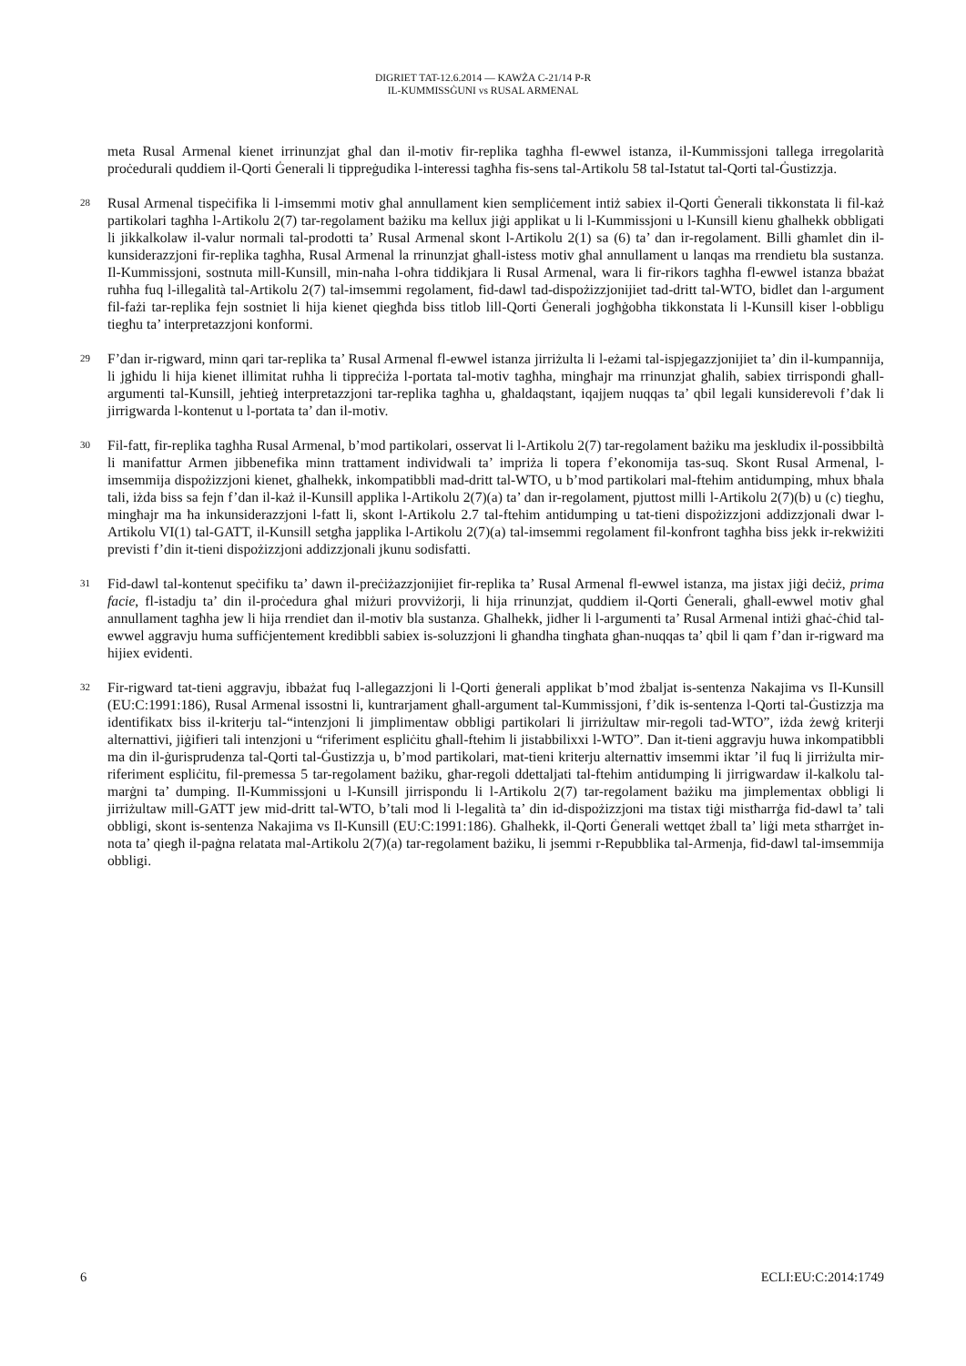DIGRIET TAT-12.6.2014 — KAWŻA C-21/14 P-R
IL-KUMMISSĠUNI vs RUSAL ARMENAL
meta Rusal Armenal kienet irrinunzjat għal dan il-motiv fir-replika tagħha fl-ewwel istanza, il-Kummissjoni tallega irregolarità proċedurali quddiem il-Qorti Ġenerali li tippreġudika l-interessi tagħha fis-sens tal-Artikolu 58 tal-Istatut tal-Qorti tal-Ġustizzja.
28
Rusal Armenal tispeċifika li l-imsemmi motiv għal annullament kien sempliċement intiż sabiex il-Qorti Ġenerali tikkonstata li fil-każ partikolari tagħha l-Artikolu 2(7) tar-regolament bażiku ma kellux jiġi applikat u li l-Kummissjoni u l-Kunsill kienu għalhekk obbligati li jikkalkolaw il-valur normali tal-prodotti ta’ Rusal Armenal skont l-Artikolu 2(1) sa (6) ta’ dan ir-regolament. Billi għamlet din il-kunsiderazzjoni fir-replika tagħha, Rusal Armenal la rrinunzjat għall-istess motiv għal annullament u lanqas ma rrendietu bla sustanza. Il-Kummissjoni, sostnuta mill-Kunsill, min-naħa l-oħra tiddikjara li Rusal Armenal, wara li fir-rikors tagħha fl-ewwel istanza bbażat ruħha fuq l-illegalità tal-Artikolu 2(7) tal-imsemmi regolament, fid-dawl tad-dispożizzjonijiet tad-dritt tal-WTO, bidlet dan l-argument fil-fażi tar-replika fejn sostniet li hija kienet qiegħda biss titlob lill-Qorti Ġenerali jogħġobha tikkonstata li l-Kunsill kiser l-obbligu tiegħu ta’ interpretazzjoni konformi.
29
F’dan ir-rigward, minn qari tar-replika ta’ Rusal Armenal fl-ewwel istanza jirriżulta li l-eżami tal-ispjegazzjonijiet ta’ din il-kumpannija, li jgħidu li hija kienet illimitat ruħha li tippreċiża l-portata tal-motiv tagħha, mingħajr ma rrinunzjat għalih, sabiex tirrispondi għall-argumenti tal-Kunsill, jeħtieġ interpretazzjoni tar-replika tagħha u, għaldaqstant, iqajjem nuqqas ta’ qbil legali kunsiderevoli f’dak li jirrigwarda l-kontenut u l-portata ta’ dan il-motiv.
30
Fil-fatt, fir-replika tagħha Rusal Armenal, b’mod partikolari, osservat li l-Artikolu 2(7) tar-regolament bażiku ma jeskludix il-possibbiltà li manifattur Armen jibbenefika minn trattament individwali ta’ impriża li topera f’ekonomija tas-suq. Skont Rusal Armenal, l-imsemmija dispożizzjoni kienet, għalhekk, inkompatibbli mad-dritt tal-WTO, u b’mod partikolari mal-ftehim antidumping, mhux bħala tali, iżda biss sa fejn f’dan il-każ il-Kunsill applika l-Artikolu 2(7)(a) ta’ dan ir-regolament, pjuttost milli l-Artikolu 2(7)(b) u (c) tiegħu, mingħajr ma ħa inkunsiderazzjoni l-fatt li, skont l-Artikolu 2.7 tal-ftehim antidumping u tat-tieni dispożizzjoni addizzjonali dwar l-Artikolu VI(1) tal-GATT, il-Kunsill setgħa japplika l-Artikolu 2(7)(a) tal-imsemmi regolament fil-konfront tagħha biss jekk ir-rekwiżiti previsti f’din it-tieni dispożizzjoni addizzjonali jkunu sodisfatti.
31
Fid-dawl tal-kontenut speċifiku ta’ dawn il-preċiżazzjonijiet fir-replika ta’ Rusal Armenal fl-ewwel istanza, ma jistax jiġi deċiż, prima facie, fl-istadju ta’ din il-proċedura għal miżuri provviżorji, li hija rrinunzjat, quddiem il-Qorti Ġenerali, għall-ewwel motiv għal annullament tagħha jew li hija rrendiet dan il-motiv bla sustanza. Għalhekk, jidher li l-argumenti ta’ Rusal Armenal intiżi għaċ-ċħid tal-ewwel aggravju huma suffiċjentement kredibbli sabiex is-soluzzjoni li għandha tingħata għan-nuqqas ta’ qbil li qam f’dan ir-rigward ma hijiex evidenti.
32
Fir-rigward tat-tieni aggravju, ibbażat fuq l-allegazzjoni li l-Qorti ġenerali applikat b’mod żbaljat is-sentenza Nakajima vs Il-Kunsill (EU:C:1991:186), Rusal Armenal issostni li, kuntrarjament għall-argument tal-Kummissjoni, f’dik is-sentenza l-Qorti tal-Ġustizzja ma identifikatx biss il-kriterju tal-“intenzjoni li jimplimentaw obbligi partikolari li jirriżultaw mir-regoli tad-WTO”, iżda żewġ kriterji alternattivi, jiġifieri tali intenzjoni u “riferiment espliċitu għall-ftehim li jistabbilixxi l-WTO”. Dan it-tieni aggravju huwa inkompatibbli ma din il-ġurisprudenza tal-Qorti tal-Ġustizzja u, b’mod partikolari, mat-tieni kriterju alternattiv imsemmi iktar ’il fuq li jirriżulta mir-riferiment espliċitu, fil-premessa 5 tar-regolament bażiku, għar-regoli ddettaljati tal-ftehim antidumping li jirrigwardaw il-kalkolu tal-marġni ta’ dumping. Il-Kummissjoni u l-Kunsill jirrispondu li l-Artikolu 2(7) tar-regolament bażiku ma jimplementax obbligi li jirriżultaw mill-GATT jew mid-dritt tal-WTO, b’tali mod li l-legalità ta’ din id-dispożizzjoni ma tistax tiġi mistħarrġa fid-dawl ta’ tali obbligi, skont is-sentenza Nakajima vs Il-Kunsill (EU:C:1991:186). Għalhekk, il-Qorti Ġenerali wettqet żball ta’ liġi meta stħarrġet in-nota ta’ qiegħ il-paġna relatata mal-Artikolu 2(7)(a) tar-regolament bażiku, li jsemmi r-Repubblika tal-Armenja, fid-dawl tal-imsemmija obbligi.
6 ECLI:EU:C:2014:1749